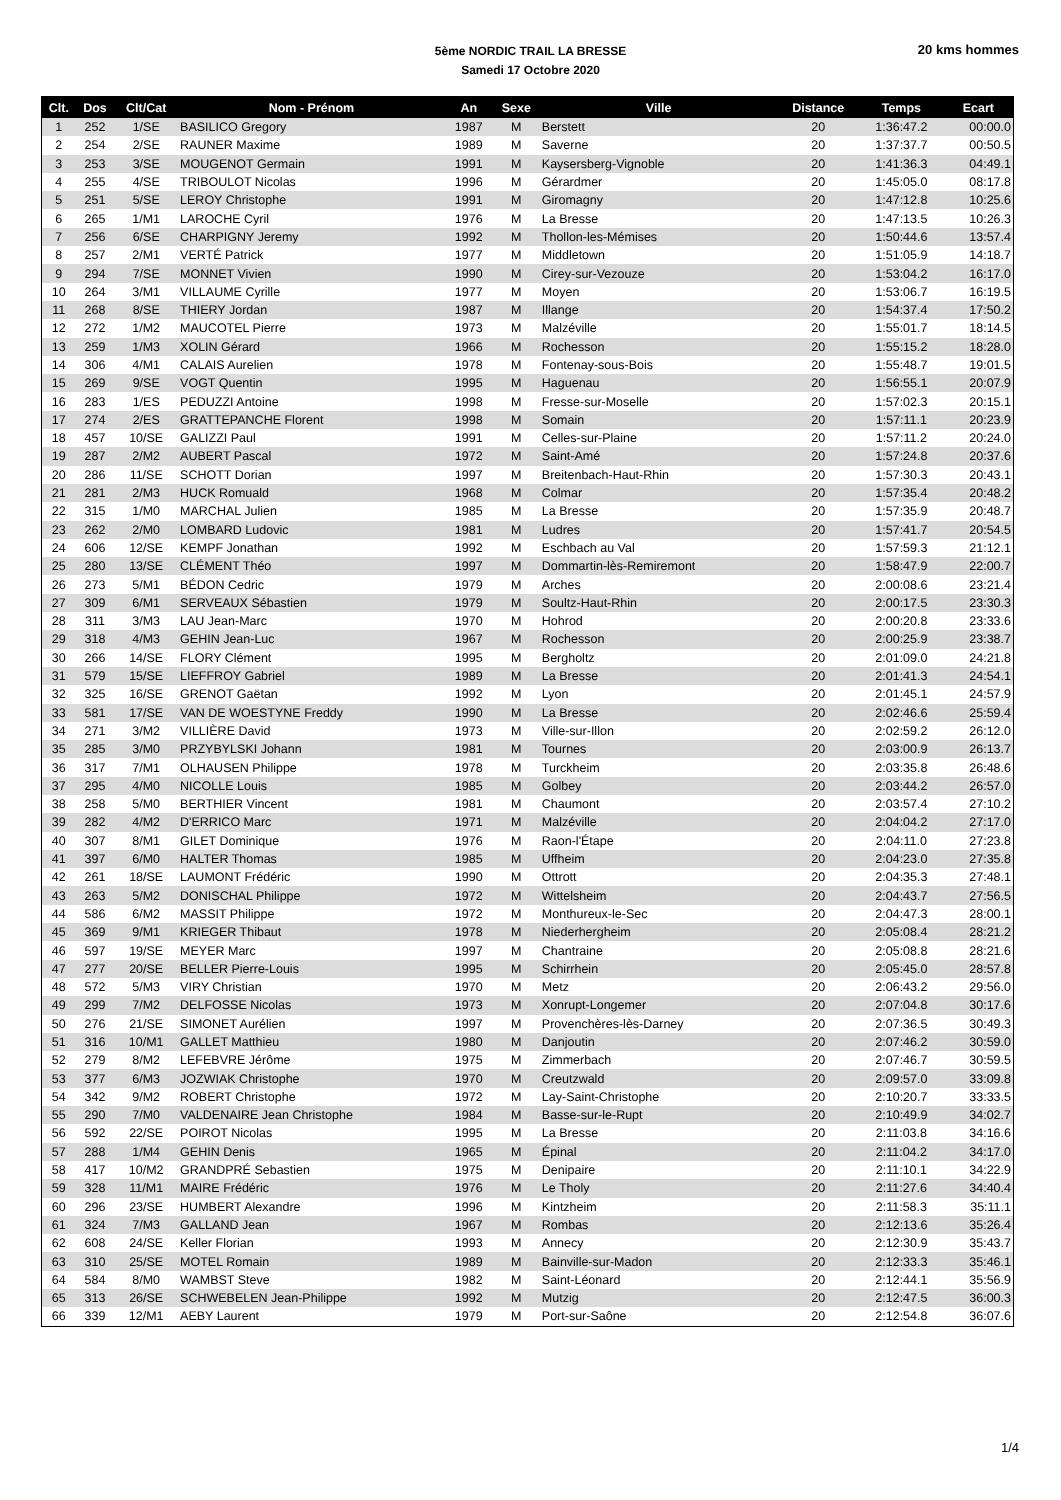5ème NORDIC TRAIL LA BRESSE
Samedi 17 Octobre 2020
20 kms hommes
| Clt. | Dos | Clt/Cat | Nom - Prénom | An | Sexe | Ville | Distance | Temps | Ecart |
| --- | --- | --- | --- | --- | --- | --- | --- | --- | --- |
| 1 | 252 | 1/SE | BASILICO Gregory | 1987 | M | Berstett | 20 | 1:36:47.2 | 00:00.0 |
| 2 | 254 | 2/SE | RAUNER Maxime | 1989 | M | Saverne | 20 | 1:37:37.7 | 00:50.5 |
| 3 | 253 | 3/SE | MOUGENOT Germain | 1991 | M | Kaysersberg-Vignoble | 20 | 1:41:36.3 | 04:49.1 |
| 4 | 255 | 4/SE | TRIBOULOT Nicolas | 1996 | M | Gérardmer | 20 | 1:45:05.0 | 08:17.8 |
| 5 | 251 | 5/SE | LEROY Christophe | 1991 | M | Giromagny | 20 | 1:47:12.8 | 10:25.6 |
| 6 | 265 | 1/M1 | LAROCHE Cyril | 1976 | M | La Bresse | 20 | 1:47:13.5 | 10:26.3 |
| 7 | 256 | 6/SE | CHARPIGNY Jeremy | 1992 | M | Thollon-les-Mémises | 20 | 1:50:44.6 | 13:57.4 |
| 8 | 257 | 2/M1 | VERTÉ Patrick | 1977 | M | Middletown | 20 | 1:51:05.9 | 14:18.7 |
| 9 | 294 | 7/SE | MONNET Vivien | 1990 | M | Cirey-sur-Vezouze | 20 | 1:53:04.2 | 16:17.0 |
| 10 | 264 | 3/M1 | VILLAUME Cyrille | 1977 | M | Moyen | 20 | 1:53:06.7 | 16:19.5 |
| 11 | 268 | 8/SE | THIERY Jordan | 1987 | M | Illange | 20 | 1:54:37.4 | 17:50.2 |
| 12 | 272 | 1/M2 | MAUCOTEL Pierre | 1973 | M | Malzéville | 20 | 1:55:01.7 | 18:14.5 |
| 13 | 259 | 1/M3 | XOLIN Gérard | 1966 | M | Rochesson | 20 | 1:55:15.2 | 18:28.0 |
| 14 | 306 | 4/M1 | CALAIS Aurelien | 1978 | M | Fontenay-sous-Bois | 20 | 1:55:48.7 | 19:01.5 |
| 15 | 269 | 9/SE | VOGT Quentin | 1995 | M | Haguenau | 20 | 1:56:55.1 | 20:07.9 |
| 16 | 283 | 1/ES | PEDUZZI Antoine | 1998 | M | Fresse-sur-Moselle | 20 | 1:57:02.3 | 20:15.1 |
| 17 | 274 | 2/ES | GRATTEPANCHE Florent | 1998 | M | Somain | 20 | 1:57:11.1 | 20:23.9 |
| 18 | 457 | 10/SE | GALIZZI Paul | 1991 | M | Celles-sur-Plaine | 20 | 1:57:11.2 | 20:24.0 |
| 19 | 287 | 2/M2 | AUBERT Pascal | 1972 | M | Saint-Amé | 20 | 1:57:24.8 | 20:37.6 |
| 20 | 286 | 11/SE | SCHOTT Dorian | 1997 | M | Breitenbach-Haut-Rhin | 20 | 1:57:30.3 | 20:43.1 |
| 21 | 281 | 2/M3 | HUCK Romuald | 1968 | M | Colmar | 20 | 1:57:35.4 | 20:48.2 |
| 22 | 315 | 1/M0 | MARCHAL Julien | 1985 | M | La Bresse | 20 | 1:57:35.9 | 20:48.7 |
| 23 | 262 | 2/M0 | LOMBARD Ludovic | 1981 | M | Ludres | 20 | 1:57:41.7 | 20:54.5 |
| 24 | 606 | 12/SE | KEMPF Jonathan | 1992 | M | Eschbach au Val | 20 | 1:57:59.3 | 21:12.1 |
| 25 | 280 | 13/SE | CLÉMENT Théo | 1997 | M | Dommartin-lès-Remiremont | 20 | 1:58:47.9 | 22:00.7 |
| 26 | 273 | 5/M1 | BÉDON Cedric | 1979 | M | Arches | 20 | 2:00:08.6 | 23:21.4 |
| 27 | 309 | 6/M1 | SERVEAUX Sébastien | 1979 | M | Soultz-Haut-Rhin | 20 | 2:00:17.5 | 23:30.3 |
| 28 | 311 | 3/M3 | LAU Jean-Marc | 1970 | M | Hohrod | 20 | 2:00:20.8 | 23:33.6 |
| 29 | 318 | 4/M3 | GEHIN Jean-Luc | 1967 | M | Rochesson | 20 | 2:00:25.9 | 23:38.7 |
| 30 | 266 | 14/SE | FLORY Clément | 1995 | M | Bergholtz | 20 | 2:01:09.0 | 24:21.8 |
| 31 | 579 | 15/SE | LIEFFROY Gabriel | 1989 | M | La Bresse | 20 | 2:01:41.3 | 24:54.1 |
| 32 | 325 | 16/SE | GRENOT Gaëtan | 1992 | M | Lyon | 20 | 2:01:45.1 | 24:57.9 |
| 33 | 581 | 17/SE | VAN DE WOESTYNE Freddy | 1990 | M | La Bresse | 20 | 2:02:46.6 | 25:59.4 |
| 34 | 271 | 3/M2 | VILLIÈRE David | 1973 | M | Ville-sur-Illon | 20 | 2:02:59.2 | 26:12.0 |
| 35 | 285 | 3/M0 | PRZYBYLSKI Johann | 1981 | M | Tournes | 20 | 2:03:00.9 | 26:13.7 |
| 36 | 317 | 7/M1 | OLHAUSEN Philippe | 1978 | M | Turckheim | 20 | 2:03:35.8 | 26:48.6 |
| 37 | 295 | 4/M0 | NICOLLE Louis | 1985 | M | Golbey | 20 | 2:03:44.2 | 26:57.0 |
| 38 | 258 | 5/M0 | BERTHIER Vincent | 1981 | M | Chaumont | 20 | 2:03:57.4 | 27:10.2 |
| 39 | 282 | 4/M2 | D'ERRICO Marc | 1971 | M | Malzéville | 20 | 2:04:04.2 | 27:17.0 |
| 40 | 307 | 8/M1 | GILET Dominique | 1976 | M | Raon-l'Étape | 20 | 2:04:11.0 | 27:23.8 |
| 41 | 397 | 6/M0 | HALTER Thomas | 1985 | M | Uffheim | 20 | 2:04:23.0 | 27:35.8 |
| 42 | 261 | 18/SE | LAUMONT Frédéric | 1990 | M | Ottrott | 20 | 2:04:35.3 | 27:48.1 |
| 43 | 263 | 5/M2 | DONISCHAL Philippe | 1972 | M | Wittelsheim | 20 | 2:04:43.7 | 27:56.5 |
| 44 | 586 | 6/M2 | MASSIT Philippe | 1972 | M | Monthureux-le-Sec | 20 | 2:04:47.3 | 28:00.1 |
| 45 | 369 | 9/M1 | KRIEGER Thibaut | 1978 | M | Niederhergheim | 20 | 2:05:08.4 | 28:21.2 |
| 46 | 597 | 19/SE | MEYER Marc | 1997 | M | Chantraine | 20 | 2:05:08.8 | 28:21.6 |
| 47 | 277 | 20/SE | BELLER Pierre-Louis | 1995 | M | Schirrhein | 20 | 2:05:45.0 | 28:57.8 |
| 48 | 572 | 5/M3 | VIRY Christian | 1970 | M | Metz | 20 | 2:06:43.2 | 29:56.0 |
| 49 | 299 | 7/M2 | DELFOSSE Nicolas | 1973 | M | Xonrupt-Longemer | 20 | 2:07:04.8 | 30:17.6 |
| 50 | 276 | 21/SE | SIMONET Aurélien | 1997 | M | Provenchères-lès-Darney | 20 | 2:07:36.5 | 30:49.3 |
| 51 | 316 | 10/M1 | GALLET Matthieu | 1980 | M | Danjoutin | 20 | 2:07:46.2 | 30:59.0 |
| 52 | 279 | 8/M2 | LEFEBVRE Jérôme | 1975 | M | Zimmerbach | 20 | 2:07:46.7 | 30:59.5 |
| 53 | 377 | 6/M3 | JOZWIAK Christophe | 1970 | M | Creutzwald | 20 | 2:09:57.0 | 33:09.8 |
| 54 | 342 | 9/M2 | ROBERT Christophe | 1972 | M | Lay-Saint-Christophe | 20 | 2:10:20.7 | 33:33.5 |
| 55 | 290 | 7/M0 | VALDENAIRE Jean Christophe | 1984 | M | Basse-sur-le-Rupt | 20 | 2:10:49.9 | 34:02.7 |
| 56 | 592 | 22/SE | POIROT Nicolas | 1995 | M | La Bresse | 20 | 2:11:03.8 | 34:16.6 |
| 57 | 288 | 1/M4 | GEHIN Denis | 1965 | M | Épinal | 20 | 2:11:04.2 | 34:17.0 |
| 58 | 417 | 10/M2 | GRANDPRÉ Sebastien | 1975 | M | Denipaire | 20 | 2:11:10.1 | 34:22.9 |
| 59 | 328 | 11/M1 | MAIRE Frédéric | 1976 | M | Le Tholy | 20 | 2:11:27.6 | 34:40.4 |
| 60 | 296 | 23/SE | HUMBERT Alexandre | 1996 | M | Kintzheim | 20 | 2:11:58.3 | 35:11.1 |
| 61 | 324 | 7/M3 | GALLAND Jean | 1967 | M | Rombas | 20 | 2:12:13.6 | 35:26.4 |
| 62 | 608 | 24/SE | Keller Florian | 1993 | M | Annecy | 20 | 2:12:30.9 | 35:43.7 |
| 63 | 310 | 25/SE | MOTEL Romain | 1989 | M | Bainville-sur-Madon | 20 | 2:12:33.3 | 35:46.1 |
| 64 | 584 | 8/M0 | WAMBST Steve | 1982 | M | Saint-Léonard | 20 | 2:12:44.1 | 35:56.9 |
| 65 | 313 | 26/SE | SCHWEBELEN Jean-Philippe | 1992 | M | Mutzig | 20 | 2:12:47.5 | 36:00.3 |
| 66 | 339 | 12/M1 | AEBY Laurent | 1979 | M | Port-sur-Saône | 20 | 2:12:54.8 | 36:07.6 |
1/4